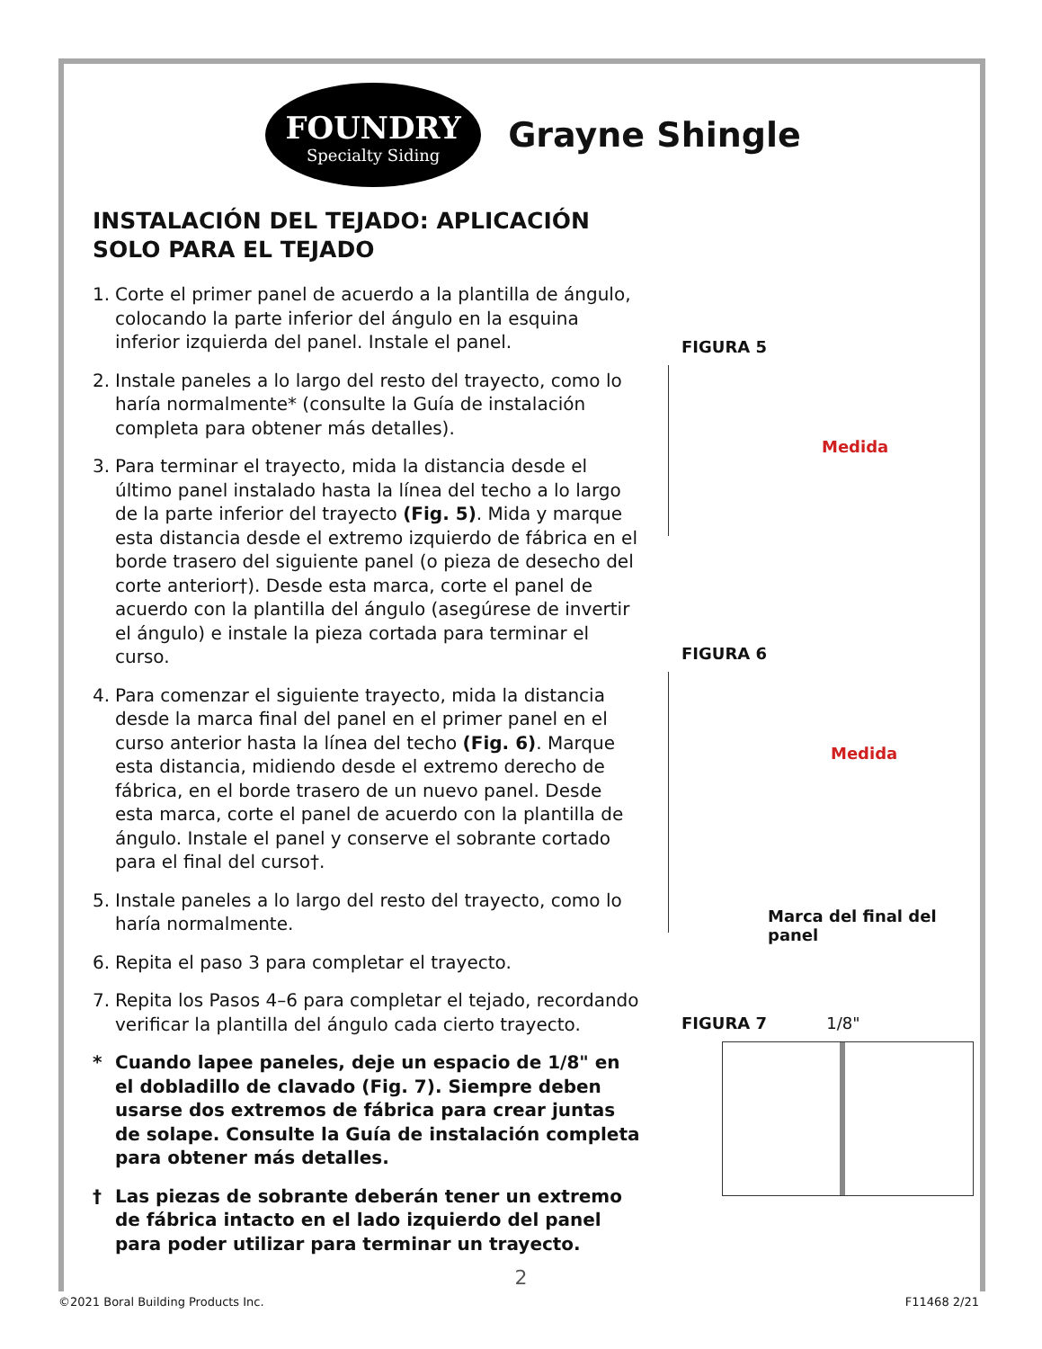FOUNDRY
Specialty Siding
Grayne Shingle
INSTALACIÓN DEL TEJADO: APLICACIÓN SOLO PARA EL TEJADO
1. Corte el primer panel de acuerdo a la plantilla de ángulo, colocando la parte inferior del ángulo en la esquina inferior izquierda del panel. Instale el panel.
2. Instale paneles a lo largo del resto del trayecto, como lo haría normalmente* (consulte la Guía de instalación completa para obtener más detalles).
3. Para terminar el trayecto, mida la distancia desde el último panel instalado hasta la línea del techo a lo largo de la parte inferior del trayecto (Fig. 5). Mida y marque esta distancia desde el extremo izquierdo de fábrica en el borde trasero del siguiente panel (o pieza de desecho del corte anterior†). Desde esta marca, corte el panel de acuerdo con la plantilla del ángulo (asegúrese de invertir el ángulo) e instale la pieza cortada para terminar el curso.
4. Para comenzar el siguiente trayecto, mida la distancia desde la marca final del panel en el primer panel en el curso anterior hasta la línea del techo (Fig. 6). Marque esta distancia, midiendo desde el extremo derecho de fábrica, en el borde trasero de un nuevo panel. Desde esta marca, corte el panel de acuerdo con la plantilla de ángulo. Instale el panel y conserve el sobrante cortado para el final del curso†.
5. Instale paneles a lo largo del resto del trayecto, como lo haría normalmente.
6. Repita el paso 3 para completar el trayecto.
7. Repita los Pasos 4–6 para completar el tejado, recordando verificar la plantilla del ángulo cada cierto trayecto.
* Cuando lapee paneles, deje un espacio de 1/8" en el dobladillo de clavado (Fig. 7). Siempre deben usarse dos extremos de fábrica para crear juntas de solape. Consulte la Guía de instalación completa para obtener más detalles.
† Las piezas de sobrante deberán tener un extremo de fábrica intacto en el lado izquierdo del panel para poder utilizar para terminar un trayecto.
FIGURA 5
Medida
FIGURA 6
Medida
Marca del final del panel
FIGURA 7 1/8"
2
©2021 Boral Building Products Inc. F11468 2/21